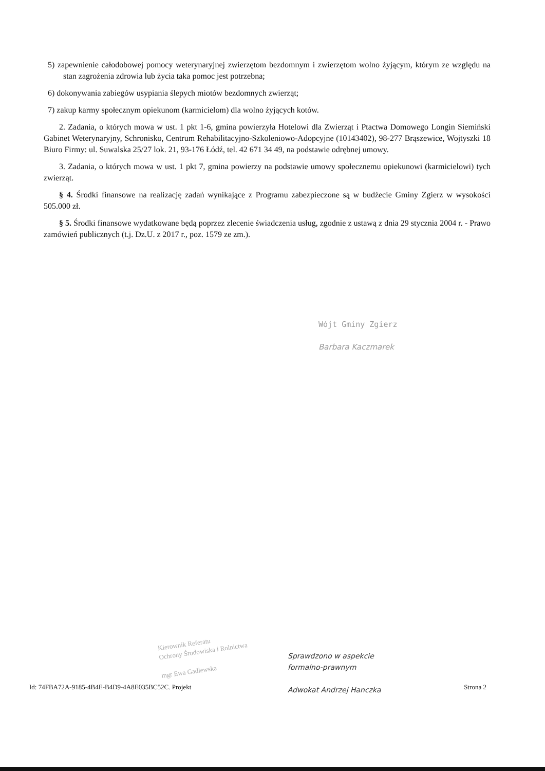5) zapewnienie całodobowej pomocy weterynaryjnej zwierzętom bezdomnym i zwierzętom wolno żyjącym, którym ze względu na stan zagrożenia zdrowia lub życia taka pomoc jest potrzebna;
6) dokonywania zabiegów usypiania ślepych miotów bezdomnych zwierząt;
7) zakup karmy społecznym opiekunom (karmicielom) dla wolno żyjących kotów.
2. Zadania, o których mowa w ust. 1 pkt 1-6, gmina powierzyła Hotelowi dla Zwierząt i Ptactwa Domowego Longin Siemiński Gabinet Weterynaryjny, Schronisko, Centrum Rehabilitacyjno-Szkoleniowo-Adopcyjne (10143402), 98-277 Brąszewice, Wojtyszki 18 Biuro Firmy: ul. Suwalska 25/27 lok. 21, 93-176 Łódź, tel. 42 671 34 49, na podstawie odrębnej umowy.
3. Zadania, o których mowa w ust. 1 pkt 7, gmina powierzy na podstawie umowy społecznemu opiekunowi (karmicielowi) tych zwierząt.
§ 4. Środki finansowe na realizację zadań wynikające z Programu zabezpieczone są w budżecie Gminy Zgierz w wysokości 505.000 zł.
§ 5. Środki finansowe wydatkowane będą poprzez zlecenie świadczenia usług, zgodnie z ustawą z dnia 29 stycznia 2004 r. - Prawo zamówień publicznych (t.j. Dz.U. z 2017 r., poz. 1579 ze zm.).
Wójt Gminy Zgierz
Barbara Kaczmarek
Kierownik Referatu
Ochrony Środowiska i Rolnictwa
mgr Ewa Gadlewska
Sprawdzono w aspekcie
formalno-prawnym
Adwokat Andrzej Hanczka
Id: 74FBA72A-9185-4B4E-B4D9-4A8E035BC52C. Projekt Strona 2